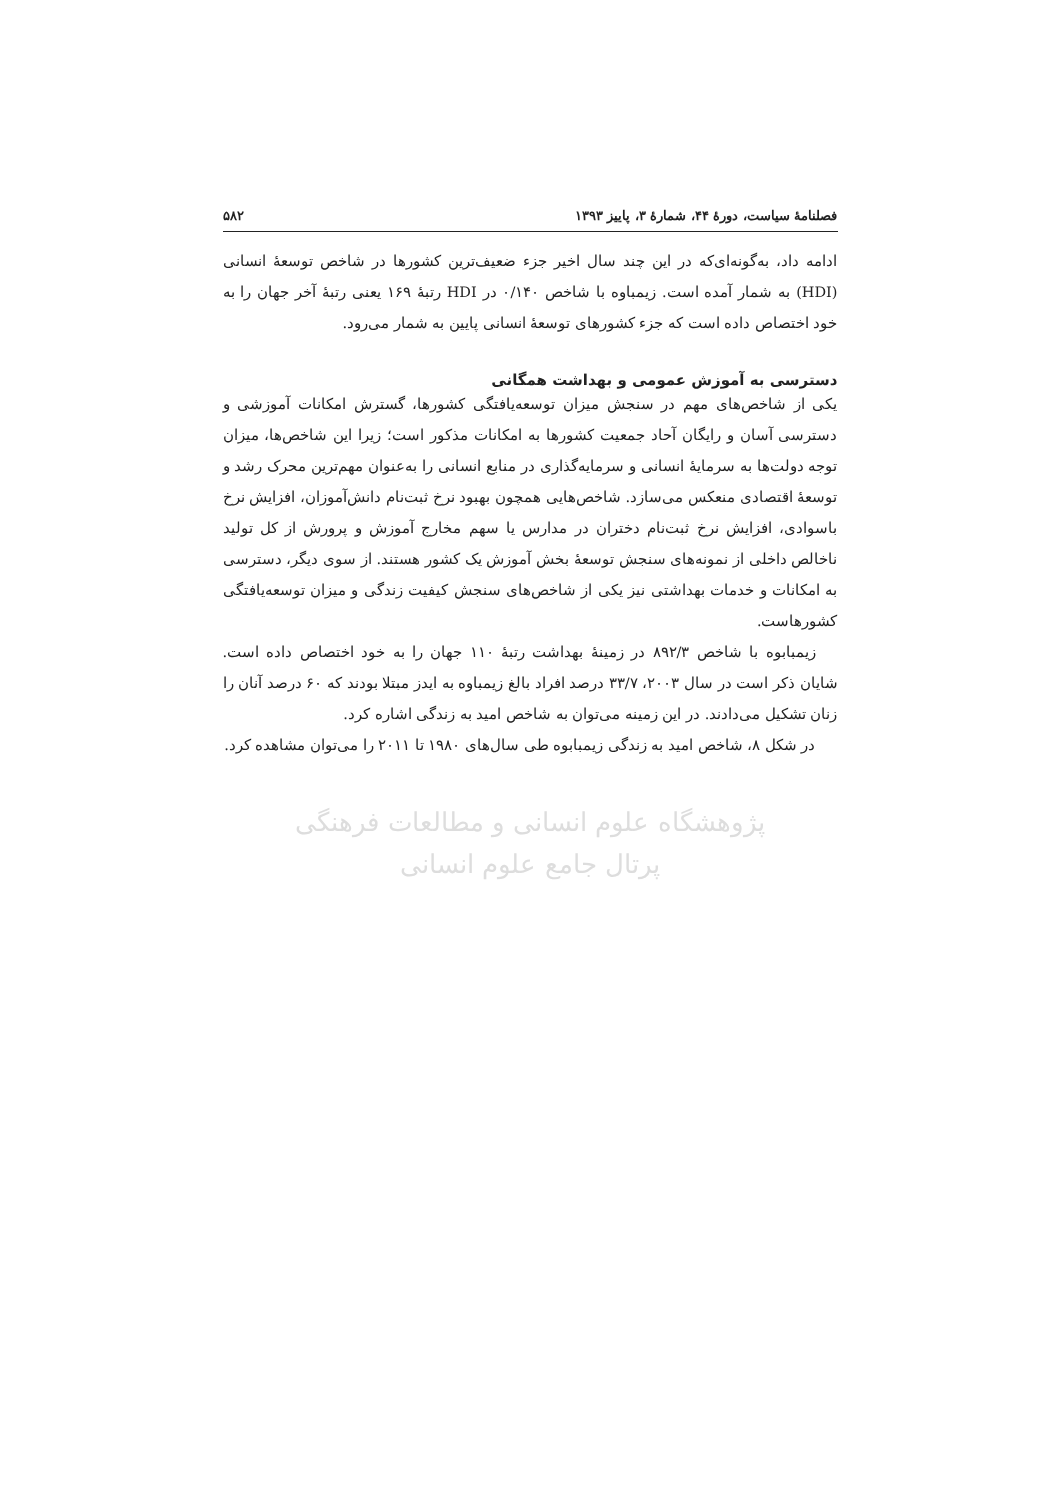فصلنامهٔ سیاست، دورهٔ ۴۴، شمارهٔ ۳، پاییز ۱۳۹۳ ۵۸۲
ادامه داد، به‌گونه‌ای‌که در این چند سال اخیر جزء ضعیف‌ترین کشورها در شاخص توسعهٔ انسانی (HDI) به شمار آمده است. زیمباوه با شاخص ۰/۱۴۰ در HDI رتبهٔ ۱۶۹ یعنی رتبهٔ آخر جهان را به خود اختصاص داده است که جزء کشورهای توسعهٔ انسانی پایین به شمار می‌رود.
دسترسی به آموزش عمومی و بهداشت همگانی
یکی از شاخص‌های مهم در سنجش میزان توسعه‌یافتگی کشورها، گسترش امکانات آموزشی و دسترسی آسان و رایگان آحاد جمعیت کشورها به امکانات مذکور است؛ زیرا این شاخص‌ها، میزان توجه دولت‌ها به سرمایهٔ انسانی و سرمایه‌گذاری در منابع انسانی را به‌عنوان مهم‌ترین محرک رشد و توسعهٔ اقتصادی منعکس می‌سازد. شاخص‌هایی همچون بهبود نرخ ثبت‌نام دانش‌آموزان، افزایش نرخ باسوادی، افزایش نرخ ثبت‌نام دختران در مدارس یا سهم مخارج آموزش و پرورش از کل تولید ناخالص داخلی از نمونه‌های سنجش توسعهٔ بخش آموزش یک کشور هستند. از سوی دیگر، دسترسی به امکانات و خدمات بهداشتی نیز یکی از شاخص‌های سنجش کیفیت زندگی و میزان توسعه‌یافتگی کشورهاست.
زیمبابوه با شاخص ۸۹۲/۳ در زمینهٔ بهداشت رتبهٔ ۱۱۰ جهان را به خود اختصاص داده است. شایان ذکر است در سال ۲۰۰۳، ۳۳/۷ درصد افراد بالغ زیمباوه به ایدز مبتلا بودند که ۶۰ درصد آنان را زنان تشکیل می‌دادند. در این زمینه می‌توان به شاخص امید به زندگی اشاره کرد.
در شکل ۸، شاخص امید به زندگی زیمبابوه طی سال‌های ۱۹۸۰ تا ۲۰۱۱ را می‌توان مشاهده کرد.
پژوهشگاه علوم انسانی و مطالعات فرهنگی
پرتال جامع علوم انسانی